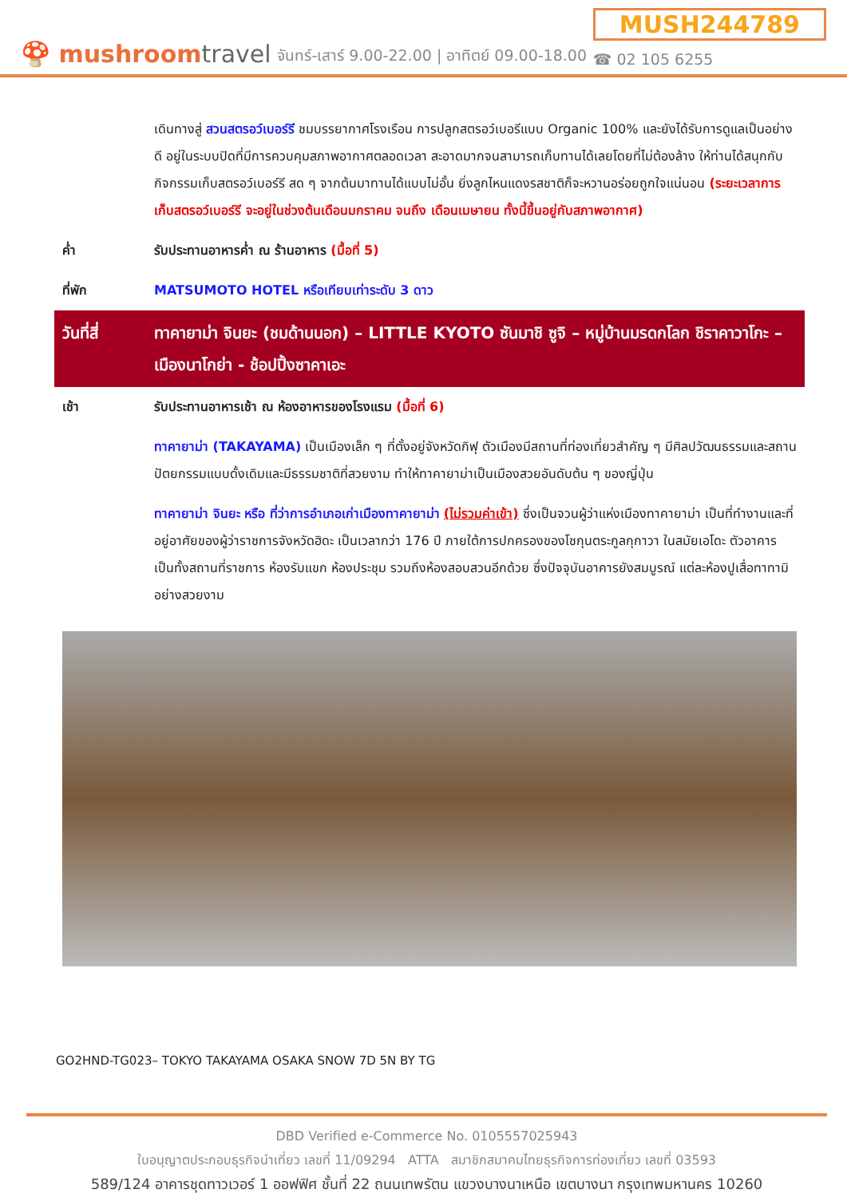🍄 mushroomtravel
จันทร์-เสาร์ 9.00-22.00 | อาทิตย์ 09.00-18.00
MUSH244789
☎ 02 105 6255
| | เดินทางสู่ สวนสตรอว์เบอร์รี ชมบรรยากาศโรงเรือน การปลูกสตรอว์เบอรีแบบ Organic 100% และยังได้รับการดูแลเป็นอย่างดี อยู่ในระบบปิดที่มีการควบคุมสภาพอากาศตลอดเวลา สะอาดมากจนสามารถเก็บทานได้เลยโดยที่ไม่ต้องล้าง ให้ท่านได้สนุกกับกิจกรรมเก็บสตรอว์เบอร์รี สด ๆ จากต้นมาทานได้แบบไม่อั้น ยิ่งลูกไหนแดงรสชาติก็จะหวานอร่อยถูกใจแน่นอน (ระยะเวลาการเก็บสตรอว์เบอร์รี จะอยู่ในช่วงต้นเดือนมกราคม จนถึง เดือนเมษายน ทั้งนี้ขึ้นอยู่กับสภาพอากาศ) |
| ค่ำ | รับประทานอาหารค่ำ ณ ร้านอาหาร (มื้อที่ 5) |
| ที่พัก | MATSUMOTO HOTEL หรือเทียบเท่าระดับ 3 ดาว |
| วันที่สี่ | ทาคายาม่า จินยะ (ชมด้านนอก) – LITTLE KYOTO ซันมาชิ ซูจิ – หมู่บ้านมรดกโลก ชิราคาวาโกะ – เมืองนาโกย่า - ช้อปปิ้งซาคาเอะ |
| เช้า | รับประทานอาหารเช้า ณ ห้องอาหารของโรงแรม (มื้อที่ 6) |
| | ทาคายาม่า (TAKAYAMA) เป็นเมืองเล็ก ๆ ที่ตั้งอยู่จังหวัดกิฟุ ตัวเมืองมีสถานที่ท่องเที่ยวสำคัญ ๆ มีศิลปวัฒนธรรมและสถานปัตยกรรมแบบดั้งเดิมและมีธรรมชาติที่สวยงาม ทำให้ทาคายาม่าเป็นเมืองสวยอันดับต้น ๆ ของญี่ปุ่น |
| | ทาคายาม่า จินยะ หรือ ที่ว่าการอำเภอเก่าเมืองทาคายาม่า (ไม่รวมค่าเข้า) ซึ่งเป็นจวนผู้ว่าแห่งเมืองทาคายาม่า เป็นที่ทำงานและที่อยู่อาศัยของผู้ว่าราชการจังหวัดฮิดะ เป็นเวลากว่า 176 ปี ภายใต้การปกครองของโชกุนตระกูลกุกาวา ในสมัยเอโดะ ตัวอาคารเป็นทั้งสถานที่ราชการ ห้องรับแขก ห้องประชุม รวมถึงห้องสอบสวนอีกด้วย ซึ่งปัจจุบันอาคารยังสมบูรณ์ แต่ละห้องปูเสื่อทาทามิอย่างสวยงาม |
GO2HND-TG023– TOKYO TAKAYAMA OSAKA SNOW 7D 5N BY TG
DBD Verified e-Commerce No. 0105557025943
ใบอนุญาตประกอบธุรกิจนำเที่ยว เลขที่ 11/09294 ATTA สมาชิกสมาคมไทยธุรกิจการท่องเที่ยว เลขที่ 03593
589/124 อาคารชุดทาวเวอร์ 1 ออฟฟิศ ชั้นที่ 22 ถนนเทพรัตน แขวงบางนาเหนือ เขตบางนา กรุงเทพมหานคร 10260